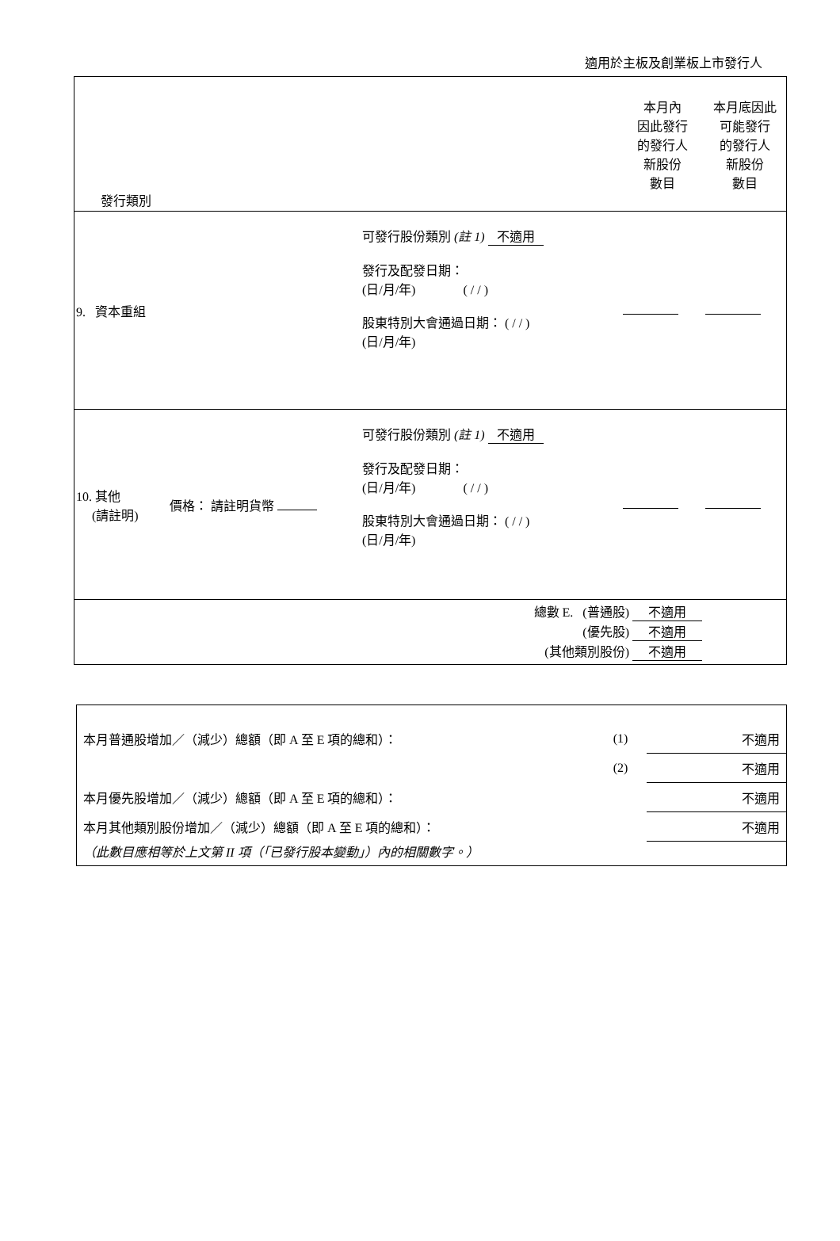適用於主板及創業板上市發行人
| 發行類別 | | | | 本月內 因此發行 的發行人 新股份 數目 | 本月底因此 可能發行 的發行人 新股份 數目 |
| 9. 資本重組 | | 可發行股份類別 (註 1) 不適用 發行及配發日期： (日/月/年) ( / / ) 股東特別大會通過日期： ( / / ) (日/月/年) | | | |
| 10. 其他 (請註明) | 價格： 請註明貨幣 | 可發行股份類別 (註 1) 不適用 發行及配發日期： (日/月/年) ( / / ) 股東特別大會通過日期： ( / / ) (日/月/年) | | | |
| 總數 E. (普通股) 不適用 (優先股) 不適用 (其他類別股份) 不適用 | | | | | |
| 本月普通股增加／（減少）總額（即 A 至 E 項的總和）： | (1) | 不適用 |
| | (2) | 不適用 |
| 本月優先股增加／（減少）總額（即 A 至 E 項的總和）： | | 不適用 |
| 本月其他類別股份增加／（減少）總額（即 A 至 E 項的總和）： | | 不適用 |
| （此數目應相等於上文第 II 項（「已發行股本變動」）內的相關數字。） | | |